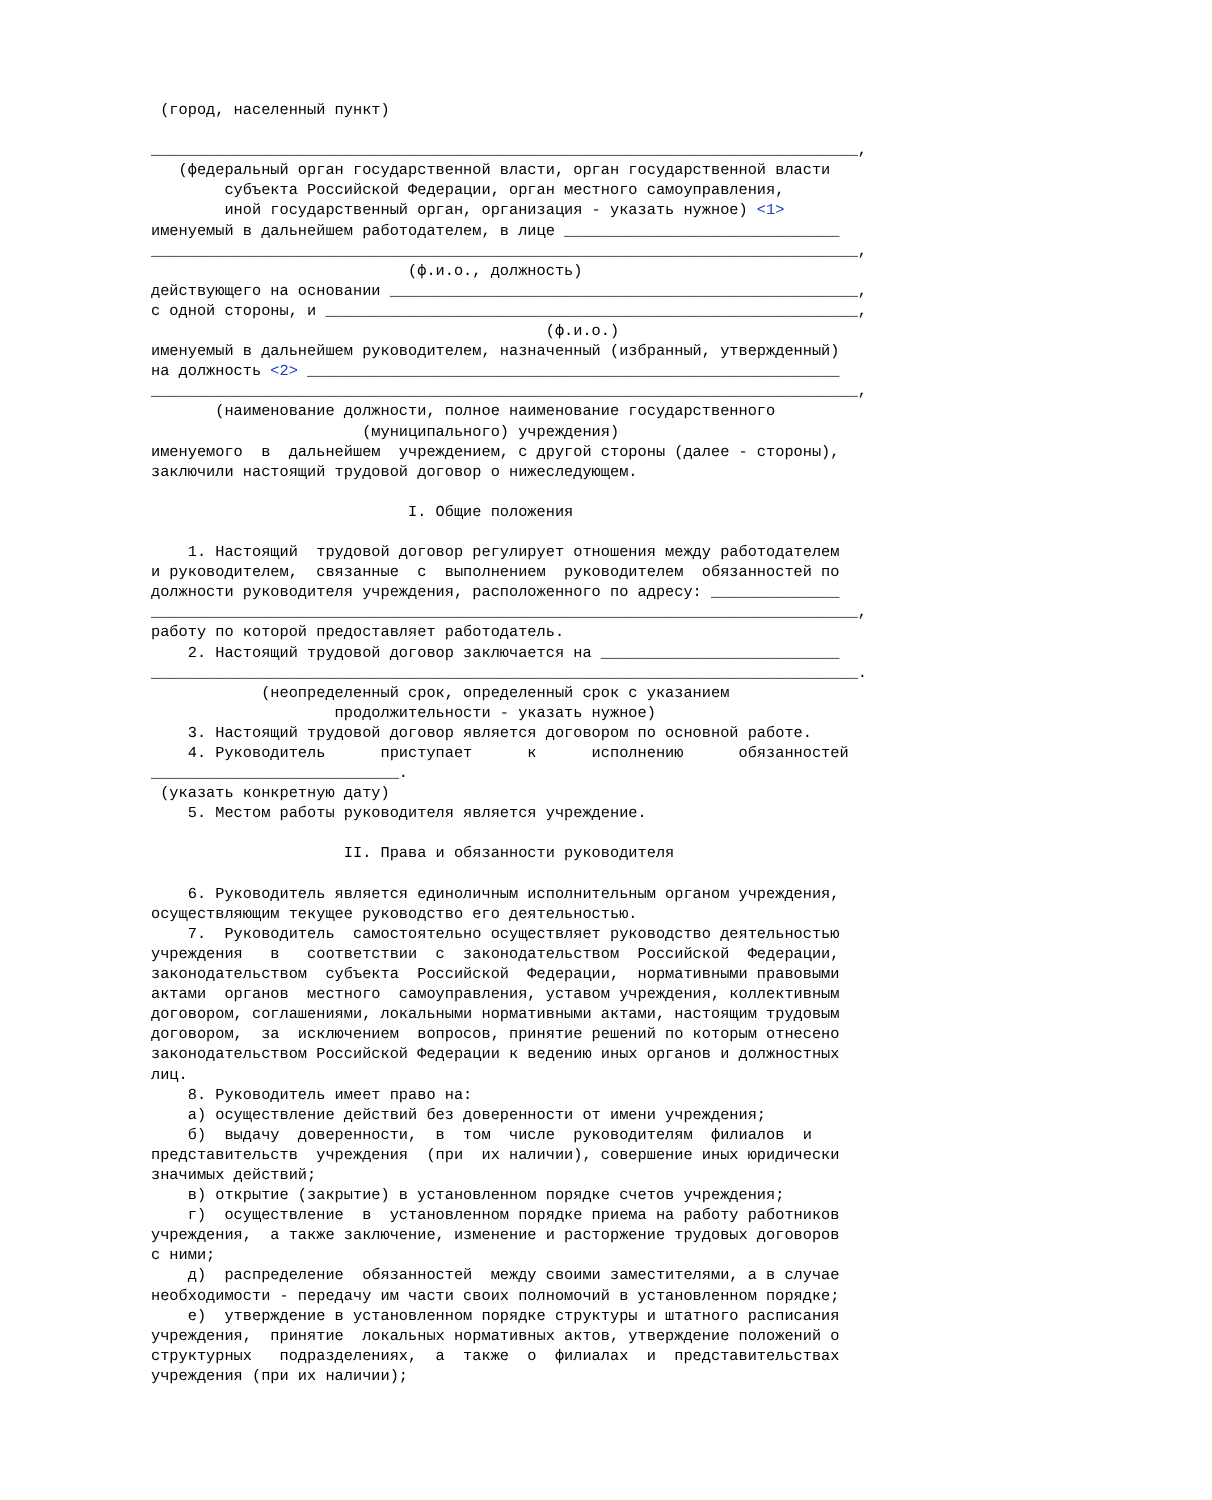(город, населенный пункт)

_____________________________________________________________________________,
   (федеральный орган государственной власти, орган государственной власти
        субъекта Российской Федерации, орган местного самоуправления,
        иной государственный орган, организация - указать нужное) <1>
именуемый в дальнейшем работодателем, в лице ______________________________
_____________________________________________________________________________,
                            (ф.и.о., должность)
действующего на основании ___________________________________________________,
с одной стороны, и __________________________________________________________,
                                           (ф.и.о.)
именуемый в дальнейшем руководителем, назначенный (избранный, утвержденный)
на должность <2> __________________________________________________________
_____________________________________________________________________________,
       (наименование должности, полное наименование государственного
                       (муниципального) учреждения)
именуемого  в  дальнейшем  учреждением, с другой стороны (далее - стороны),
заключили настоящий трудовой договор о нижеследующем.

                            I. Общие положения

    1. Настоящий  трудовой договор регулирует отношения между работодателем
и руководителем,  связанные  с  выполнением  руководителем  обязанностей по
должности руководителя учреждения, расположенного по адресу: ______________
_____________________________________________________________________________,
работу по которой предоставляет работодатель.
    2. Настоящий трудовой договор заключается на __________________________
_____________________________________________________________________________.
            (неопределенный срок, определенный срок с указанием
                    продолжительности - указать нужное)
    3. Настоящий трудовой договор является договором по основной работе.
    4. Руководитель      приступает      к      исполнению      обязанностей
___________________________.
 (указать конкретную дату)
    5. Местом работы руководителя является учреждение.

                     II. Права и обязанности руководителя

    6. Руководитель является единоличным исполнительным органом учреждения,
осуществляющим текущее руководство его деятельностью.
    7.  Руководитель  самостоятельно осуществляет руководство деятельностью
учреждения   в   соответствии  с  законодательством  Российской  Федерации,
законодательством  субъекта  Российской  Федерации,  нормативными правовыми
актами  органов  местного  самоуправления, уставом учреждения, коллективным
договором, соглашениями, локальными нормативными актами, настоящим трудовым
договором,  за  исключением  вопросов, принятие решений по которым отнесено
законодательством Российской Федерации к ведению иных органов и должностных
лиц.
    8. Руководитель имеет право на:
    а) осуществление действий без доверенности от имени учреждения;
    б)  выдачу  доверенности,  в  том  числе  руководителям  филиалов  и
представительств  учреждения  (при  их наличии), совершение иных юридически
значимых действий;
    в) открытие (закрытие) в установленном порядке счетов учреждения;
    г)  осуществление  в  установленном порядке приема на работу работников
учреждения,  а также заключение, изменение и расторжение трудовых договоров
с ними;
    д)  распределение  обязанностей  между своими заместителями, а в случае
необходимости - передачу им части своих полномочий в установленном порядке;
    е)  утверждение в установленном порядке структуры и штатного расписания
учреждения,  принятие  локальных нормативных актов, утверждение положений о
структурных   подразделениях,  а  также  о  филиалах  и  представительствах
учреждения (при их наличии);